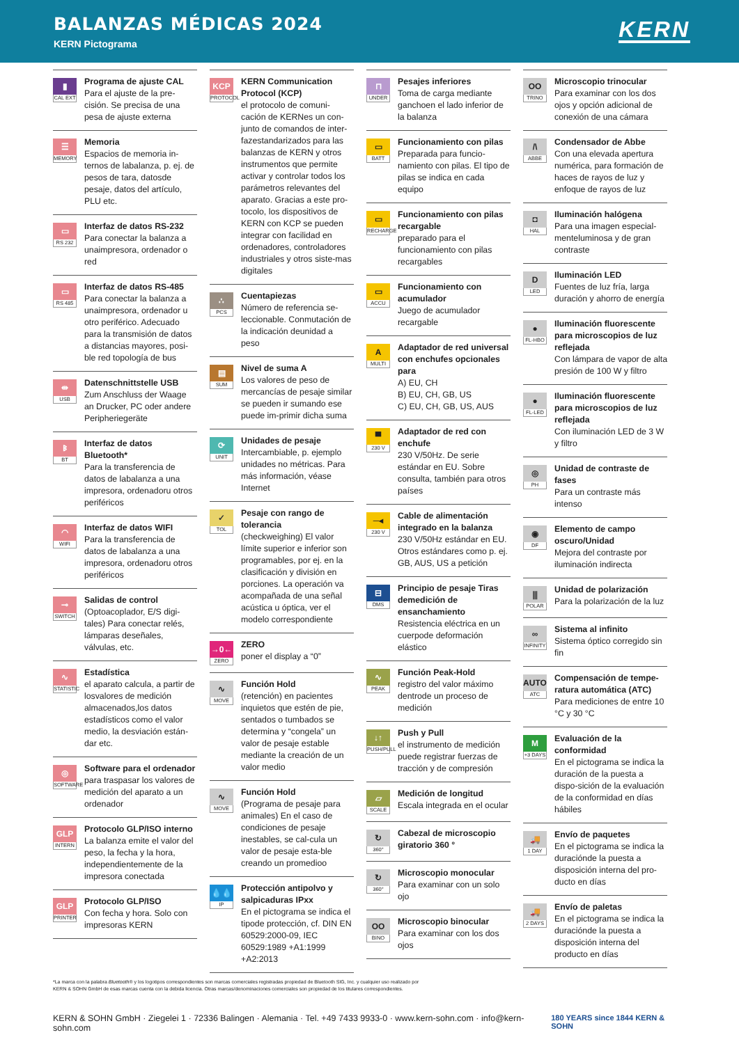BALANZAS MÉDICAS 2024
KERN Pictograma
KERN
▮
CAL EXT
Programa de ajuste CAL
Para el ajuste de la pre-cisión. Se precisa de una pesa de ajuste externa
☰
MEMORY
Memoria
Espacios de memoria in-ternos de labalanza, p. ej. de pesos de tara, datosde pesaje, datos del artículo, PLU etc.
▭
RS 232
Interfaz de datos RS-232
Para conectar la balanza a unaimpresora, ordenador o red
▭
RS 485
Interfaz de datos RS-485
Para conectar la balanza a unaimpresora, ordenador u otro periférico. Adecuado para la transmisión de datos a distancias mayores, posi-ble red topología de bus
⇹
USB
Datenschnittstelle USB
Zum Anschluss der Waage an Drucker, PC oder andere Peripheriegeräte
ᛒ
BT
Interfaz de datos Bluetooth*
Para la transferencia de datos de labalanza a una impresora, ordenadoru otros periféricos
◠
WIFI
Interfaz de datos WIFI
Para la transferencia de datos de labalanza a una impresora, ordenadoru otros periféricos
⊸
SWITCH
Salidas de control
(Optoacoplador, E/S digi-tales) Para conectar relés, lámparas deseñales, válvulas, etc.
∿
STATISTIC
Estadística
el aparato calcula, a partir de losvalores de medición almacenados,los datos estadísticos como el valor medio, la desviación están-dar etc.
◎
SOFTWARE
Software para el ordenador
para traspasar los valores de medición del aparato a un ordenador
GLP
INTERN
Protocolo GLP/ISO interno
La balanza emite el valor del peso, la fecha y la hora, independientemente de la impresora conectada
GLP
PRINTER
Protocolo GLP/ISO
Con fecha y hora. Solo con impresoras KERN
KCP
PROTOCOL
KERN Communication Protocol (KCP)
el protocolo de comuni-cación de KERNes un con-junto de comandos de inter-fazestandarizados para las balanzas de KERN y otros instrumentos que permite activar y controlar todos los parámetros relevantes del aparato. Gracias a este pro-tocolo, los dispositivos de KERN con KCP se pueden integrar con facilidad en ordenadores, controladores industriales y otros siste-mas digitales
∴
PCS
Cuentapiezas
Número de referencia se-leccionable. Conmutación de la indicación deunidad a peso
▤
SUM
Nivel de suma A
Los valores de peso de mercancías de pesaje similar se pueden ir sumando ese puede im-primir dicha suma
⟳
UNIT
Unidades de pesaje
Intercambiable, p. ejemplo unidades no métricas. Para más información, véase Internet
✓
TOL
Pesaje con rango de tolerancia
(checkweighing) El valor límite superior e inferior son programables, por ej. en la clasificación y división en porciones. La operación va acompañada de una señal acústica u óptica, ver el modelo correspondiente
→0←
ZERO
ZERO
poner el display a “0”
∿
MOVE
Función Hold
(retención) en pacientes inquietos que estén de pie, sentados o tumbados se determina y “congela” un valor de pesaje estable mediante la creación de un valor medio
∿
MOVE
Función Hold
(Programa de pesaje para animales) En el caso de condiciones de pesaje inestables, se cal-cula un valor de pesaje esta-ble creando un promedioo
💧💧
IP
Protección antipolvo y salpicaduras IPxx
En el pictograma se indica el tipode protección, cf. DIN EN 60529:2000-09, IEC 60529:1989 +A1:1999 +A2:2013
⊓
UNDER
Pesajes inferiores
Toma de carga mediante ganchoen el lado inferior de la balanza
▭
BATT
Funcionamiento con pilas
Preparada para funcio-namiento con pilas. El tipo de pilas se indica en cada equipo
▭
RECHARGE
Funcionamiento con pilas recargable
preparado para el funcionamiento con pilas recargables
▭
ACCU
Funcionamiento con acumulador
Juego de acumulador recargable
A
MULTI
Adaptador de red universal con enchufes opcionales para
A) EU, CH
B) EU, CH, GB, US
C) EU, CH, GB, US, AUS
▀
230 V
Adaptador de red con enchufe
230 V/50Hz. De serie estándar en EU. Sobre consulta, también para otros países
─◂
230 V
Cable de alimentación integrado en la balanza
230 V/50Hz estándar en EU. Otros estándares como p. ej. GB, AUS, US a petición
⊟
DMS
Principio de pesaje Tiras demedición de ensanchamiento
Resistencia eléctrica en un cuerpode deformación elástico
∿
PEAK
Función Peak-Hold
registro del valor máximo dentrode un proceso de medición
↓↑
PUSH/PULL
Push y Pull
el instrumento de medición puede registrar fuerzas de tracción y de compresión
▱
SCALE
Medición de longitud
Escala integrada en el ocular
↻
360°
Cabezal de microscopio giratorio 360 °
↻
360°
Microscopio monocular
Para examinar con un solo ojo
OO
BINO
Microscopio binocular
Para examinar con los dos ojos
OO
TRINO
Microscopio trinocular
Para examinar con los dos ojos y opción adicional de conexión de una cámara
/\
ABBE
Condensador de Abbe
Con una elevada apertura numérica, para formación de haces de rayos de luz y enfoque de rayos de luz
◘
HAL
Iluminación halógena
Para una imagen especial-menteluminosa y de gran contraste
D
LED
Iluminación LED
Fuentes de luz fría, larga duración y ahorro de energía
●
FL-HBO
Iluminación fluorescente para microscopios de luz reflejada
Con lámpara de vapor de alta presión de 100 W y filtro
●
FL-LED
Iluminación fluorescente para microscopios de luz reflejada
Con iluminación LED de 3 W y filtro
◎
PH
Unidad de contraste de fases
Para un contraste más intenso
◉
DF
Elemento de campo oscuro/Unidad
Mejora del contraste por iluminación indirecta
⫼
POLAR
Unidad de polarización
Para la polarización de la luz
∞
INFINITY
Sistema al infinito
Sistema óptico corregido sin fin
AUTO
ATC
Compensación de tempe-ratura automática (ATC)
Para mediciones de entre 10 °C y 30 °C
M
+3 DAYS
Evaluación de la conformidad
En el pictograma se indica la duración de la puesta a dispo-sición de la evaluación de la conformidad en días hábiles
🚚
1 DAY
Envío de paquetes
En el pictograma se indica la duraciónde la puesta a disposición interna del pro-ducto en días
🚚
2 DAYS
Envío de paletas
En el pictograma se indica la duraciónde la puesta a disposición interna del producto en días
*La marca con la palabra Bluetooth® y los logotipos correspondientes son marcas comerciales registradas propiedad de Bluetooth SIG, Inc. y cualquier uso realizado por
KERN & SOHN GmbH de esas marcas cuenta con la debida licencia. Otras marcas/denominaciones comerciales son propiedad de los titulares correspondientes.
KERN & SOHN GmbH · Ziegelei 1 · 72336 Balingen · Alemania · Tel. +49 7433 9933-0 · www.kern-sohn.com · info@kern-sohn.com 180 YEARS since 1844 KERN & SOHN